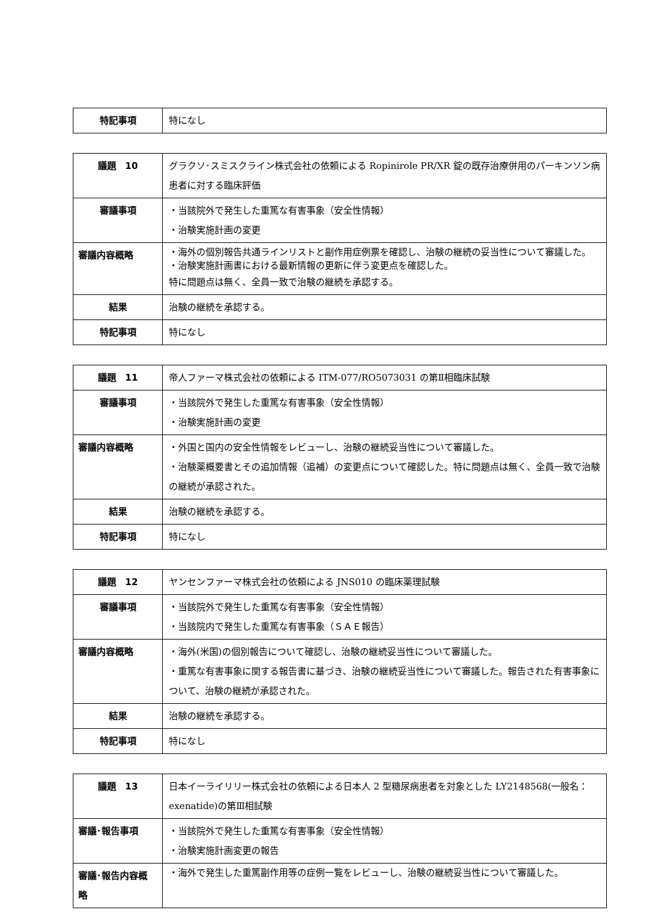| 特記事項 | 特になし |
| 議題 10 | グラクソ･スミスクライン株式会社の依頼による Ropinirole PR/XR 錠の既存治療併用のパーキンソン病患者に対する臨床評価 |
| 審議事項 | ・当該院外で発生した重篤な有害事象（安全性情報） ・治験実施計画の変更 |
| 審議内容概略 | ・海外の個別報告共通ラインリストと副作用症例票を確認し、治験の継続の妥当性について審議した。 ・治験実施計画書における最新情報の更新に伴う変更点を確認した。 特に問題点は無く、全員一致で治験の継続を承認する。 |
| 結果 | 治験の継続を承認する。 |
| 特記事項 | 特になし |
| 議題 11 | 帝人ファーマ株式会社の依頼による ITM-077/RO5073031 の第Ⅱ相臨床試験 |
| 審議事項 | ・当該院外で発生した重篤な有害事象（安全性情報） ・治験実施計画の変更 |
| 審議内容概略 | ・外国と国内の安全性情報をレビューし、治験の継続妥当性について審議した。 ・治験薬概要書とその追加情報（追補）の変更点について確認した。特に問題点は無く、全員一致で治験の継続が承認された。 |
| 結果 | 治験の継続を承認する。 |
| 特記事項 | 特になし |
| 議題 12 | ヤンセンファーマ株式会社の依頼による JNS010 の臨床薬理試験 |
| 審議事項 | ・当該院外で発生した重篤な有害事象（安全性情報） ・当該院内で発生した重篤な有害事象（ＳＡＥ報告） |
| 審議内容概略 | ・海外(米国)の個別報告について確認し、治験の継続妥当性について審議した。 ・重篤な有害事象に関する報告書に基づき、治験の継続妥当性について審議した。報告された有害事象について、治験の継続が承認された。 |
| 結果 | 治験の継続を承認する。 |
| 特記事項 | 特になし |
| 議題 13 | 日本イーライリリー株式会社の依頼による日本人 2 型糖尿病患者を対象とした LY2148568(一般名：exenatide)の第Ⅲ相試験 |
| 審議･報告事項 | ・当該院外で発生した重篤な有害事象（安全性情報） ・治験実施計画変更の報告 |
| 審議･報告内容概略 | ・海外で発生した重篤副作用等の症例一覧をレビューし、治験の継続妥当性について審議した。 |